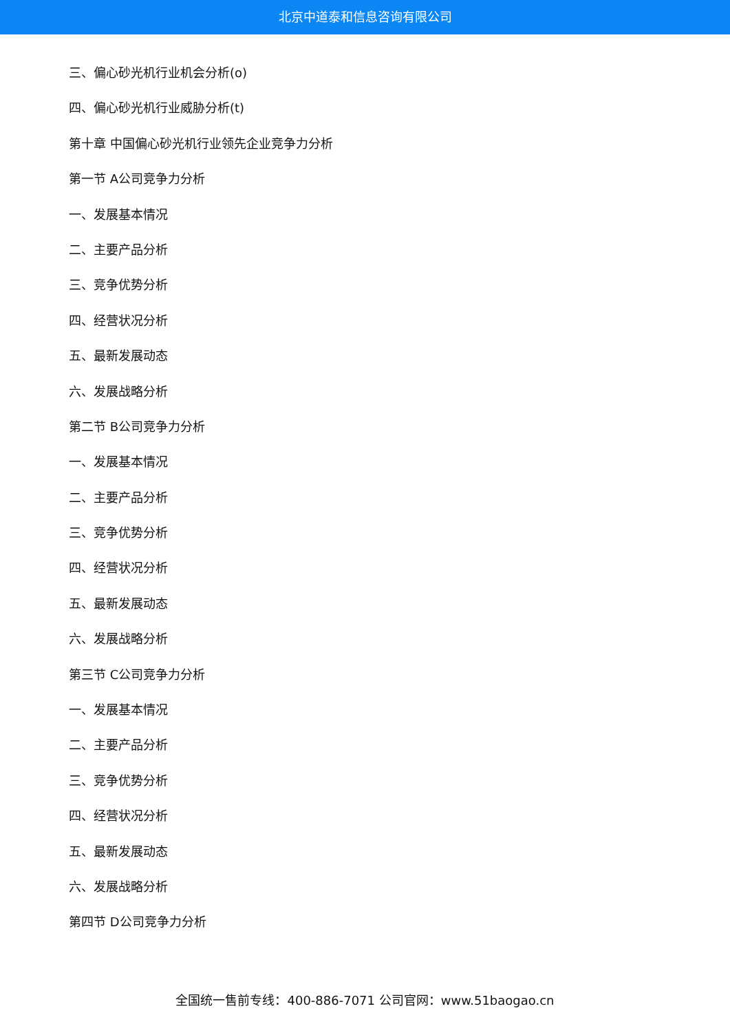北京中道泰和信息咨询有限公司
三、偏心砂光机行业机会分析(o)
四、偏心砂光机行业威胁分析(t)
第十章 中国偏心砂光机行业领先企业竞争力分析
第一节 A公司竞争力分析
一、发展基本情况
二、主要产品分析
三、竞争优势分析
四、经营状况分析
五、最新发展动态
六、发展战略分析
第二节 B公司竞争力分析
一、发展基本情况
二、主要产品分析
三、竞争优势分析
四、经营状况分析
五、最新发展动态
六、发展战略分析
第三节 C公司竞争力分析
一、发展基本情况
二、主要产品分析
三、竞争优势分析
四、经营状况分析
五、最新发展动态
六、发展战略分析
第四节 D公司竞争力分析
全国统一售前专线：400-886-7071 公司官网：www.51baogao.cn